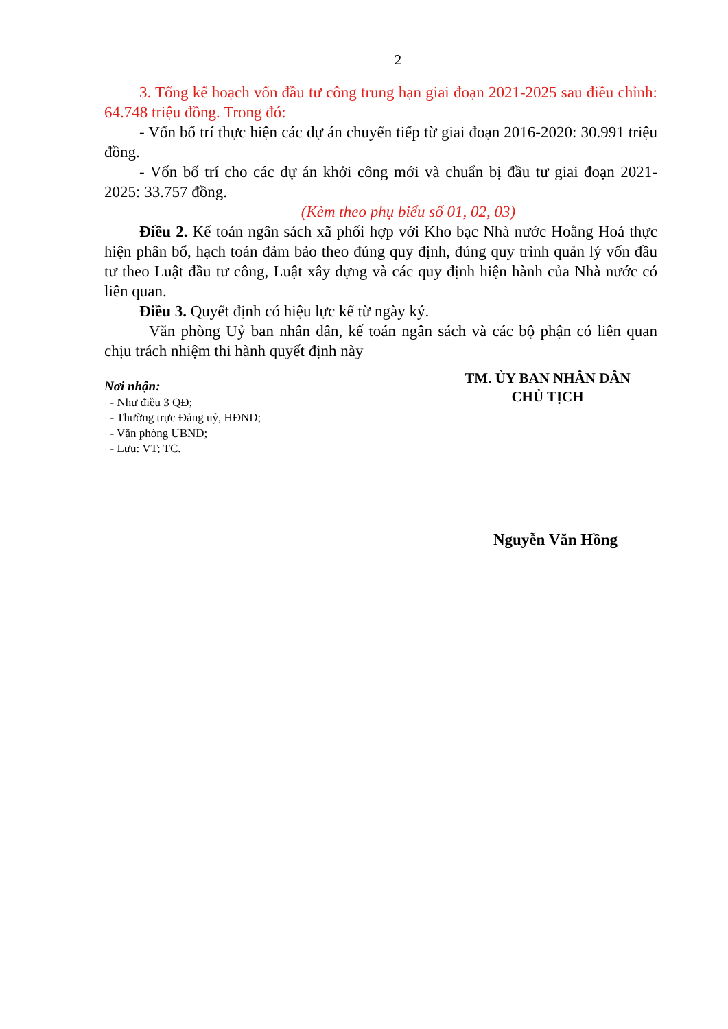2
3. Tổng kế hoạch vốn đầu tư công trung hạn giai đoạn 2021-2025 sau điều chỉnh: 64.748 triệu đồng. Trong đó:
- Vốn bố trí thực hiện các dự án chuyển tiếp từ giai đoạn 2016-2020: 30.991 triệu đồng.
- Vốn bố trí cho các dự án khởi công mới và chuẩn bị đầu tư giai đoạn 2021-2025: 33.757 đồng.
(Kèm theo phụ biểu số 01, 02, 03)
Điều 2. Kế toán ngân sách xã phối hợp với Kho bạc Nhà nước Hoằng Hoá thực hiện phân bổ, hạch toán đảm bảo theo đúng quy định, đúng quy trình quản lý vốn đầu tư theo Luật đầu tư công, Luật xây dựng và các quy định hiện hành của Nhà nước có liên quan.
Điều 3. Quyết định có hiệu lực kể từ ngày ký.
Văn phòng Uỷ ban nhân dân, kế toán ngân sách và các bộ phận có liên quan chịu trách nhiệm thi hành quyết định này
Nơi nhận:
- Như điều 3 QĐ;
- Thường trực Đảng uỷ, HĐND;
- Văn phòng UBND;
- Lưu: VT; TC.
TM. ỦY BAN NHÂN DÂN
CHỦ TỊCH
Nguyễn Văn Hồng